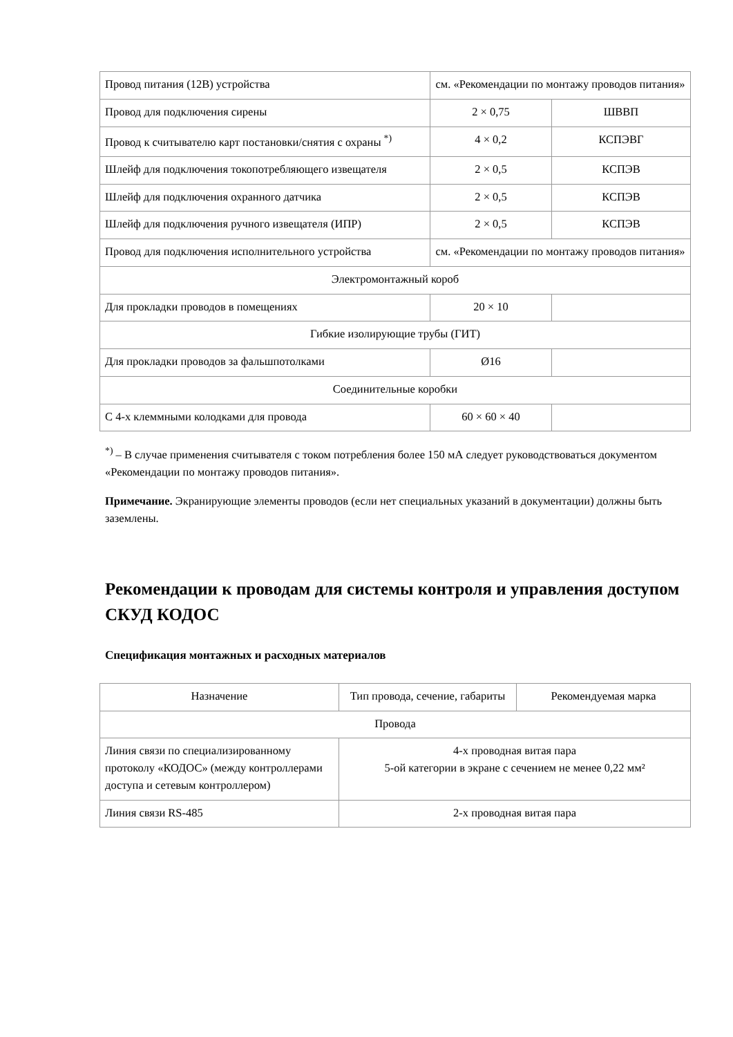| Провод питания (12В) устройства | см. «Рекомендации по монтажу проводов питания» | |
| Провод для подключения сирены | 2 × 0,75 | ШВВП |
| Провод к считывателю карт постановки/снятия с охраны <sup>*)</sup> | 4 × 0,2 | КСПЭВГ |
| Шлейф для подключения токопотребляющего извещателя | 2 × 0,5 | КСПЭВ |
| Шлейф для подключения охранного датчика | 2 × 0,5 | КСПЭВ |
| Шлейф для подключения ручного извещателя (ИПР) | 2 × 0,5 | КСПЭВ |
| Провод для подключения исполнительного устройства | см. «Рекомендации по монтажу проводов питания» | |
| Электромонтажный короб | | |
| Для прокладки проводов в помещениях | 20 × 10 | |
| Гибкие изолирующие трубы (ГИТ) | | |
| Для прокладки проводов за фальшпотолками | Ø16 | |
| Соединительные коробки | | |
| С 4-х клеммными колодками для провода | 60 × 60 × 40 | |
<sup>*)</sup> – В случае применения считывателя с током потребления более 150 мА следует руководствоваться документом «Рекомендации по монтажу проводов питания».
Примечание. Экранирующие элементы проводов (если нет специальных указаний в документации) должны быть заземлены.
Рекомендации к проводам для системы контроля и управления доступом СКУД КОДОС
Спецификация монтажных и расходных материалов
| Назначение | Тип провода, сечение, габариты | Рекомендуемая марка |
| --- | --- | --- |
| Провода | | |
| Линия связи по специализированному протоколу «КОДОС» (между контроллерами доступа и сетевым контроллером) | 4-х проводная витая пара 5-ой категории в экране с сечением не менее 0,22 мм² | |
| Линия связи RS-485 | 2-х проводная витая пара | |